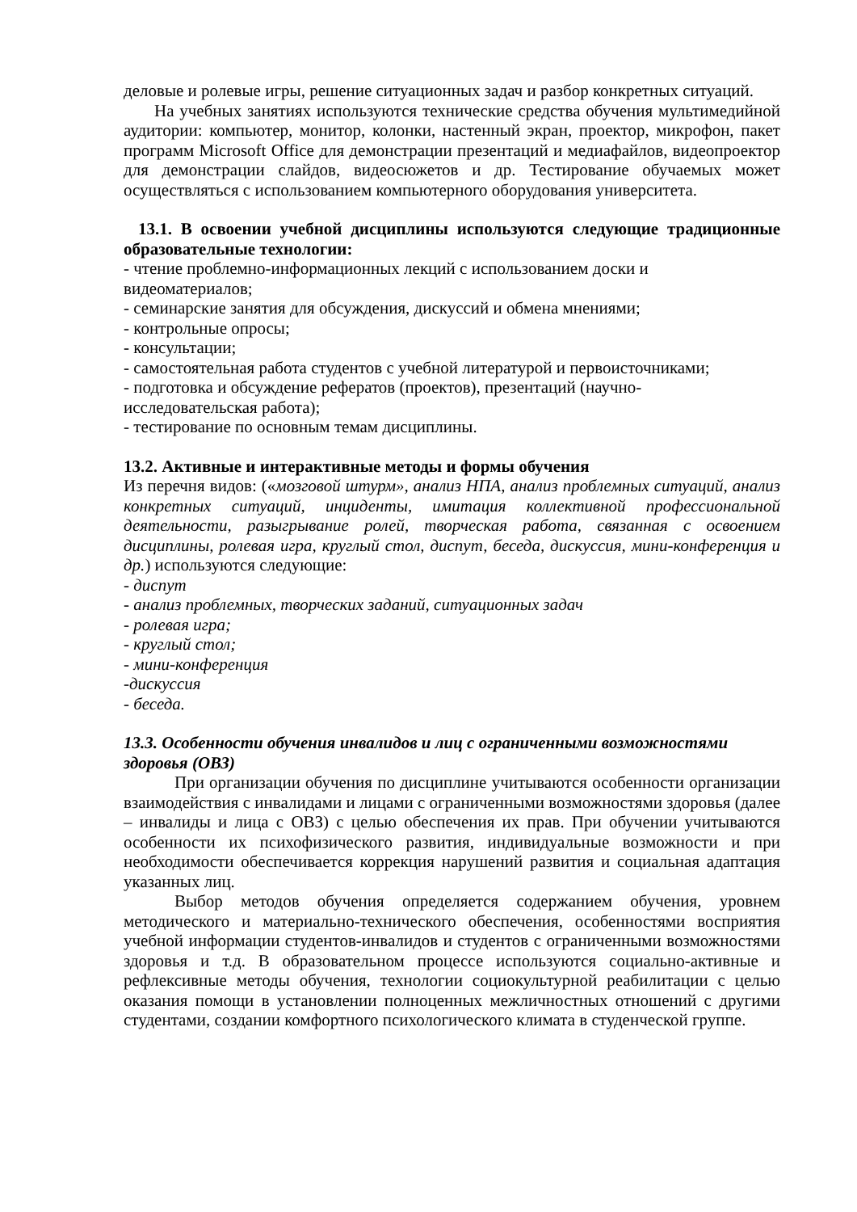деловые и ролевые игры, решение ситуационных задач и разбор конкретных ситуаций.
На учебных занятиях используются технические средства обучения мультимедийной аудитории: компьютер, монитор, колонки, настенный экран, проектор, микрофон, пакет программ Microsoft Office для демонстрации презентаций и медиафайлов, видеопроектор для демонстрации слайдов, видеосюжетов и др. Тестирование обучаемых может осуществляться с использованием компьютерного оборудования университета.
13.1. В освоении учебной дисциплины используются следующие традиционные образовательные технологии:
- чтение проблемно-информационных лекций с использованием доски и
видеоматериалов;
- семинарские занятия для обсуждения, дискуссий и обмена мнениями;
- контрольные опросы;
- консультации;
- самостоятельная работа студентов с учебной литературой и первоисточниками;
- подготовка и обсуждение рефератов (проектов), презентаций (научно-
исследовательская работа);
- тестирование по основным темам дисциплины.
13.2. Активные и интерактивные методы и формы обучения
Из перечня видов: («мозговой штурм», анализ НПА, анализ проблемных ситуаций, анализ конкретных ситуаций, инциденты, имитация коллективной профессиональной деятельности, разыгрывание ролей, творческая работа, связанная с освоением дисциплины, ролевая игра, круглый стол, диспут, беседа, дискуссия, мини-конференция и др.) используются следующие:
- диспут
- анализ проблемных, творческих заданий, ситуационных задач
- ролевая игра;
- круглый стол;
- мини-конференция
-дискуссия
- беседа.
13.3. Особенности обучения инвалидов и лиц с ограниченными возможностями
здоровья (ОВЗ)
При организации обучения по дисциплине учитываются особенности организации взаимодействия с инвалидами и лицами с ограниченными возможностями здоровья (далее – инвалиды и лица с ОВЗ) с целью обеспечения их прав. При обучении учитываются особенности их психофизического развития, индивидуальные возможности и при необходимости обеспечивается коррекция нарушений развития и социальная адаптация указанных лиц.
Выбор методов обучения определяется содержанием обучения, уровнем методического и материально-технического обеспечения, особенностями восприятия учебной информации студентов-инвалидов и студентов с ограниченными возможностями здоровья и т.д. В образовательном процессе используются социально-активные и рефлексивные методы обучения, технологии социокультурной реабилитации с целью оказания помощи в установлении полноценных межличностных отношений с другими студентами, создании комфортного психологического климата в студенческой группе.